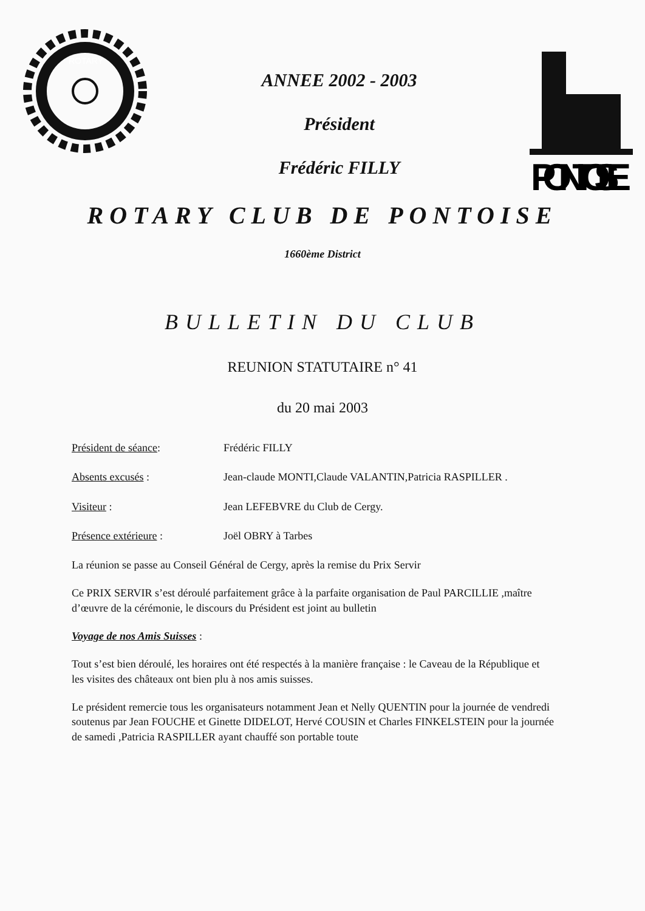ROTARY
ANNEE 2002 - 2003
Président
Frédéric FILLY
PONTOISE
ROTARY CLUB DE PONTOISE
1660ème District
BULLETIN DU CLUB
REUNION STATUTAIRE n° 41
du 20 mai 2003
Président de séance: Frédéric FILLY
Absents excusés : Jean-claude MONTI,Claude VALANTIN,Patricia RASPILLER .
Visiteur : Jean LEFEBVRE du Club de Cergy.
Présence extérieure : Joël OBRY à Tarbes
La réunion se passe au Conseil Général de Cergy, après la remise du Prix Servir
Ce PRIX SERVIR s’est déroulé parfaitement grâce à la parfaite organisation de Paul PARCILLIE ,maître d’œuvre de la cérémonie, le discours du Président est joint au bulletin
Voyage de nos Amis Suisses :
Tout s’est bien déroulé, les horaires ont été respectés à la manière française : le Caveau de la République et les visites des châteaux ont bien plu à nos amis suisses.
Le président remercie tous les organisateurs notamment Jean et Nelly QUENTIN pour la journée de vendredi soutenus par Jean FOUCHE et Ginette DIDELOT, Hervé COUSIN et Charles FINKELSTEIN pour la journée de samedi ,Patricia RASPILLER ayant chauffé son portable toute